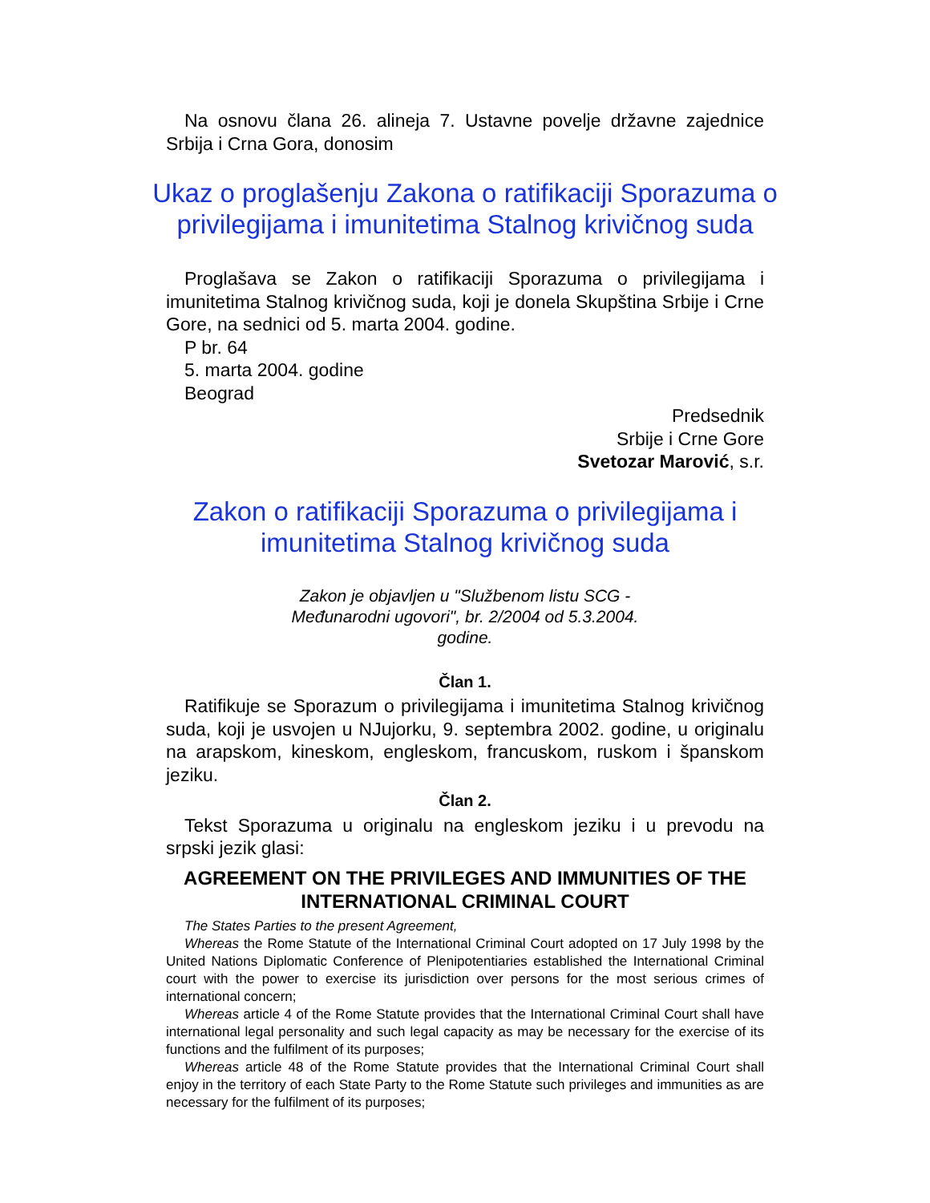Na osnovu člana 26. alineja 7. Ustavne povelje državne zajednice Srbija i Crna Gora, donosim
Ukaz o proglašenju Zakona o ratifikaciji Sporazuma o privilegijama i imunitetima Stalnog krivičnog suda
Proglašava se Zakon o ratifikaciji Sporazuma o privilegijama i imunitetima Stalnog krivičnog suda, koji je donela Skupština Srbije i Crne Gore, na sednici od 5. marta 2004. godine.
P br. 64
5. marta 2004. godine
Beograd
Predsednik
Srbije i Crne Gore
Svetozar Marović, s.r.
Zakon o ratifikaciji Sporazuma o privilegijama i imunitetima Stalnog krivičnog suda
Zakon je objavljen u "Službenom listu SCG -
Međunarodni ugovori", br. 2/2004 od 5.3.2004.
godine.
Član 1.
Ratifikuje se Sporazum o privilegijama i imunitetima Stalnog krivičnog suda, koji je usvojen u NJujorku, 9. septembra 2002. godine, u originalu na arapskom, kineskom, engleskom, francuskom, ruskom i španskom jeziku.
Član 2.
Tekst Sporazuma u originalu na engleskom jeziku i u prevodu na srpski jezik glasi:
AGREEMENT ON THE PRIVILEGES AND IMMUNITIES OF THE INTERNATIONAL CRIMINAL COURT
The States Parties to the present Agreement,
Whereas the Rome Statute of the International Criminal Court adopted on 17 July 1998 by the United Nations Diplomatic Conference of Plenipotentiaries established the International Criminal court with the power to exercise its jurisdiction over persons for the most serious crimes of international concern;
Whereas article 4 of the Rome Statute provides that the International Criminal Court shall have international legal personality and such legal capacity as may be necessary for the exercise of its functions and the fulfilment of its purposes;
Whereas article 48 of the Rome Statute provides that the International Criminal Court shall enjoy in the territory of each State Party to the Rome Statute such privileges and immunities as are necessary for the fulfilment of its purposes;